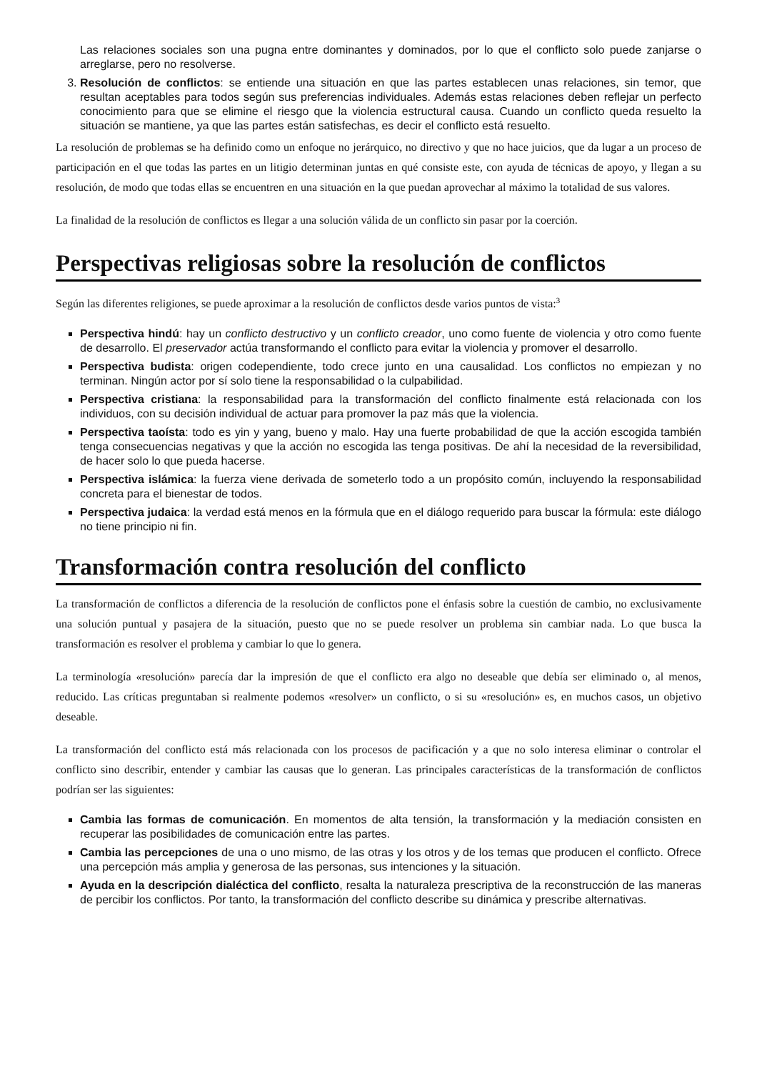Las relaciones sociales son una pugna entre dominantes y dominados, por lo que el conflicto solo puede zanjarse o arreglarse, pero no resolverse.
3. Resolución de conflictos: se entiende una situación en que las partes establecen unas relaciones, sin temor, que resultan aceptables para todos según sus preferencias individuales. Además estas relaciones deben reflejar un perfecto conocimiento para que se elimine el riesgo que la violencia estructural causa. Cuando un conflicto queda resuelto la situación se mantiene, ya que las partes están satisfechas, es decir el conflicto está resuelto.
La resolución de problemas se ha definido como un enfoque no jerárquico, no directivo y que no hace juicios, que da lugar a un proceso de participación en el que todas las partes en un litigio determinan juntas en qué consiste este, con ayuda de técnicas de apoyo, y llegan a su resolución, de modo que todas ellas se encuentren en una situación en la que puedan aprovechar al máximo la totalidad de sus valores.
La finalidad de la resolución de conflictos es llegar a una solución válida de un conflicto sin pasar por la coerción.
Perspectivas religiosas sobre la resolución de conflictos
Según las diferentes religiones, se puede aproximar a la resolución de conflictos desde varios puntos de vista:<sup>3</sup>
Perspectiva hindú: hay un conflicto destructivo y un conflicto creador, uno como fuente de violencia y otro como fuente de desarrollo. El preservador actúa transformando el conflicto para evitar la violencia y promover el desarrollo.
Perspectiva budista: origen codependiente, todo crece junto en una causalidad. Los conflictos no empiezan y no terminan. Ningún actor por sí solo tiene la responsabilidad o la culpabilidad.
Perspectiva cristiana: la responsabilidad para la transformación del conflicto finalmente está relacionada con los individuos, con su decisión individual de actuar para promover la paz más que la violencia.
Perspectiva taoísta: todo es yin y yang, bueno y malo. Hay una fuerte probabilidad de que la acción escogida también tenga consecuencias negativas y que la acción no escogida las tenga positivas. De ahí la necesidad de la reversibilidad, de hacer solo lo que pueda hacerse.
Perspectiva islámica: la fuerza viene derivada de someterlo todo a un propósito común, incluyendo la responsabilidad concreta para el bienestar de todos.
Perspectiva judaica: la verdad está menos en la fórmula que en el diálogo requerido para buscar la fórmula: este diálogo no tiene principio ni fin.
Transformación contra resolución del conflicto
La transformación de conflictos a diferencia de la resolución de conflictos pone el énfasis sobre la cuestión de cambio, no exclusivamente una solución puntual y pasajera de la situación, puesto que no se puede resolver un problema sin cambiar nada. Lo que busca la transformación es resolver el problema y cambiar lo que lo genera.
La terminología «resolución» parecía dar la impresión de que el conflicto era algo no deseable que debía ser eliminado o, al menos, reducido. Las críticas preguntaban si realmente podemos «resolver» un conflicto, o si su «resolución» es, en muchos casos, un objetivo deseable.
La transformación del conflicto está más relacionada con los procesos de pacificación y a que no solo interesa eliminar o controlar el conflicto sino describir, entender y cambiar las causas que lo generan. Las principales características de la transformación de conflictos podrían ser las siguientes:
Cambia las formas de comunicación. En momentos de alta tensión, la transformación y la mediación consisten en recuperar las posibilidades de comunicación entre las partes.
Cambia las percepciones de una o uno mismo, de las otras y los otros y de los temas que producen el conflicto. Ofrece una percepción más amplia y generosa de las personas, sus intenciones y la situación.
Ayuda en la descripción dialéctica del conflicto, resalta la naturaleza prescriptiva de la reconstrucción de las maneras de percibir los conflictos. Por tanto, la transformación del conflicto describe su dinámica y prescribe alternativas.